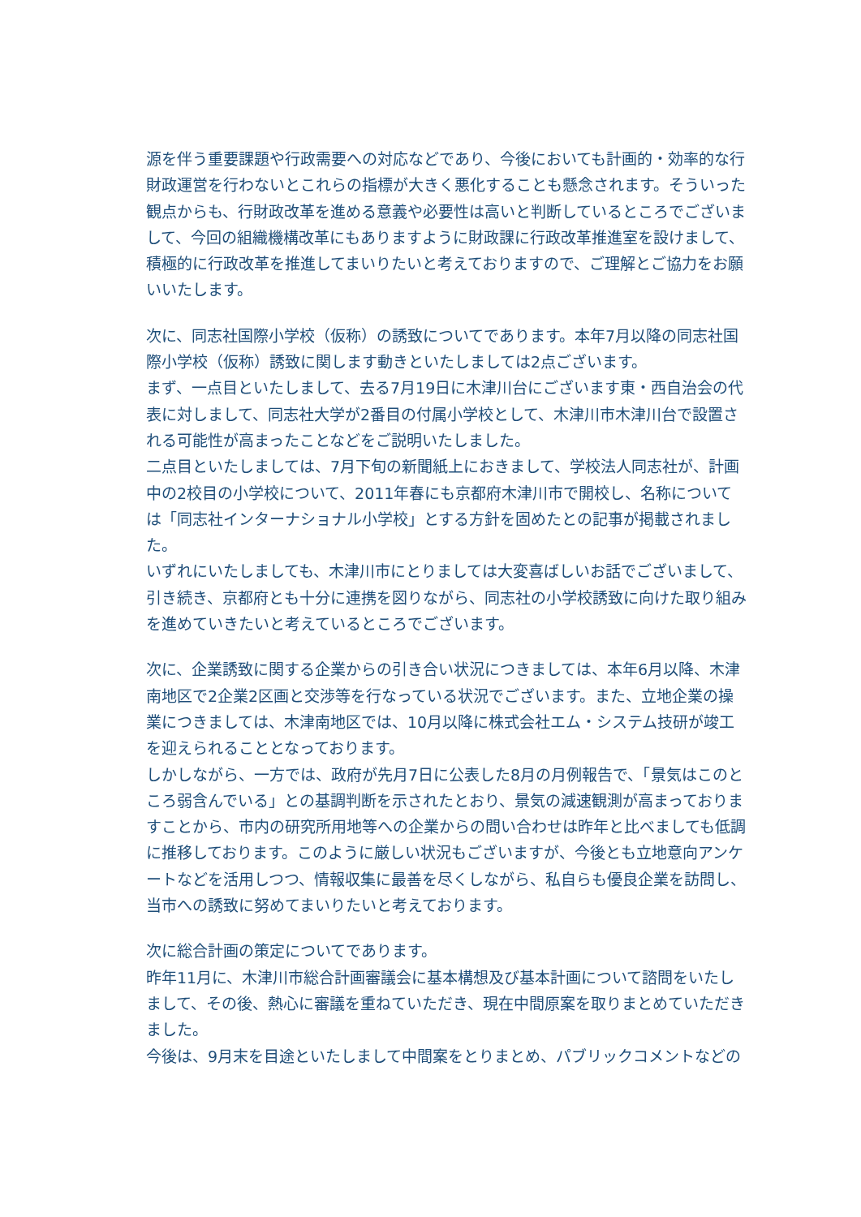源を伴う重要課題や行政需要への対応などであり、今後においても計画的・効率的な行財政運営を行わないとこれらの指標が大きく悪化することも懸念されます。そういった観点からも、行財政改革を進める意義や必要性は高いと判断しているところでございまして、今回の組織機構改革にもありますように財政課に行政改革推進室を設けまして、積極的に行政改革を推進してまいりたいと考えておりますので、ご理解とご協力をお願いいたします。
次に、同志社国際小学校（仮称）の誘致についてであります。本年7月以降の同志社国際小学校（仮称）誘致に関します動きといたしましては2点ございます。
まず、一点目といたしまして、去る7月19日に木津川台にございます東・西自治会の代表に対しまして、同志社大学が2番目の付属小学校として、木津川市木津川台で設置される可能性が高まったことなどをご説明いたしました。
二点目といたしましては、7月下旬の新聞紙上におきまして、学校法人同志社が、計画中の2校目の小学校について、2011年春にも京都府木津川市で開校し、名称については「同志社インターナショナル小学校」とする方針を固めたとの記事が掲載されました。
いずれにいたしましても、木津川市にとりましては大変喜ばしいお話でございまして、引き続き、京都府とも十分に連携を図りながら、同志社の小学校誘致に向けた取り組みを進めていきたいと考えているところでございます。
次に、企業誘致に関する企業からの引き合い状況につきましては、本年6月以降、木津南地区で2企業2区画と交渉等を行なっている状況でございます。また、立地企業の操業につきましては、木津南地区では、10月以降に株式会社エム・システム技研が竣工を迎えられることとなっております。
しかしながら、一方では、政府が先月7日に公表した8月の月例報告で、「景気はこのところ弱含んでいる」との基調判断を示されたとおり、景気の減速観測が高まっておりますことから、市内の研究所用地等への企業からの問い合わせは昨年と比べましても低調に推移しております。このように厳しい状況もございますが、今後とも立地意向アンケートなどを活用しつつ、情報収集に最善を尽くしながら、私自らも優良企業を訪問し、当市への誘致に努めてまいりたいと考えております。
次に総合計画の策定についてであります。
昨年11月に、木津川市総合計画審議会に基本構想及び基本計画について諮問をいたしまして、その後、熱心に審議を重ねていただき、現在中間原案を取りまとめていただきました。
今後は、9月末を目途といたしまして中間案をとりまとめ、パブリックコメントなどの